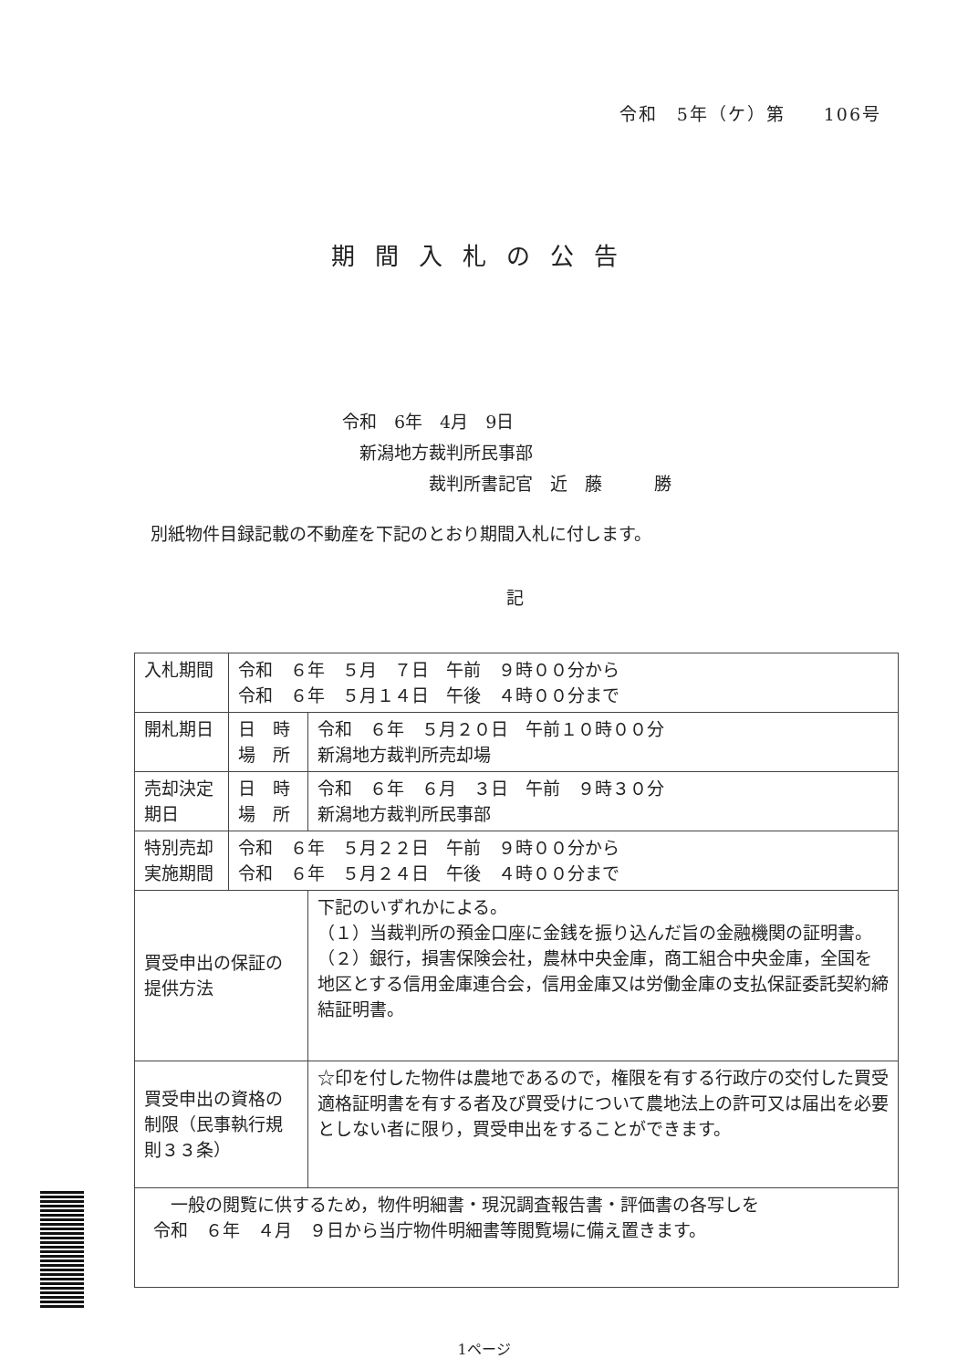令和　5年（ケ）第　　106号
期間入札の公告
令和　6年　4月　9日
　新潟地方裁判所民事部
　　　　　裁判所書記官　近　藤　　　勝
別紙物件目録記載の不動産を下記のとおり期間入札に付します。
記
| 入札期間 | 令和 ６年 ５月 ７日 午前 ９時００分から 令和 ６年 ５月１４日 午後 ４時００分まで | |
| 開札期日 | 日 時 場 所 | 令和 ６年 ５月２０日 午前１０時００分 新潟地方裁判所売却場 |
| 売却決定 期日 | 日 時 場 所 | 令和 ６年 ６月 ３日 午前 ９時３０分 新潟地方裁判所民事部 |
| 特別売却 実施期間 | 令和 ６年 ５月２２日 午前 ９時００分から 令和 ６年 ５月２４日 午後 ４時００分まで | |
| 買受申出の保証の 提供方法 | | 下記のいずれかによる。 （１）当裁判所の預金口座に金銭を振り込んだ旨の金融機関の証明書。 （２）銀行，損害保険会社，農林中央金庫，商工組合中央金庫，全国を地区とする信用金庫連合会，信用金庫又は労働金庫の支払保証委託契約締結証明書。 |
| 買受申出の資格の 制限（民事執行規 則３３条） | | ☆印を付した物件は農地であるので，権限を有する行政庁の交付した買受適格証明書を有する者及び買受けについて農地法上の許可又は届出を必要としない者に限り，買受申出をすることができます。 |
| 一般の閲覧に供するため，物件明細書・現況調査報告書・評価書の各写しを 令和 ６年 ４月 ９日から当庁物件明細書等閲覧場に備え置きます。 | | |
1ページ